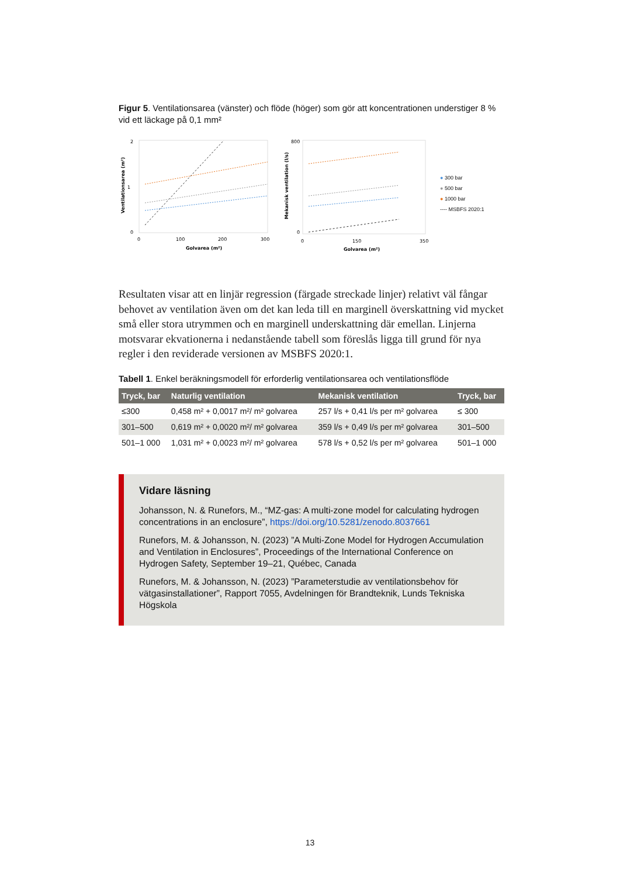Figur 5. Ventilationsarea (vänster) och flöde (höger) som gör att koncentrationen understiger 8 % vid ett läckage på 0,1 mm²
Ventilationsarea (m²)
2
1
0
0
100
200
300
Golvarea (m²)
Mekanisk ventilation (l/s)
800
0
0
150
350
Golvarea (m²)
● 300 bar
● 500 bar
● 1000 bar
---- MSBFS 2020:1
Resultaten visar att en linjär regression (färgade streckade linjer) relativt väl fångar behovet av ventilation även om det kan leda till en marginell överskattning vid mycket små eller stora utrymmen och en marginell underskattning där emellan. Linjerna motsvarar ekvationerna i nedanstående tabell som föreslås ligga till grund för nya regler i den reviderade versionen av MSBFS 2020:1.
Tabell 1. Enkel beräkningsmodell för erforderlig ventilationsarea och ventilationsflöde
| Tryck, bar | Naturlig ventilation | Mekanisk ventilation | Tryck, bar |
| --- | --- | --- | --- |
| ≤300 | 0,458 m² + 0,0017 m²/ m² golvarea | 257 l/s + 0,41 l/s per m² golvarea | ≤ 300 |
| 301–500 | 0,619 m² + 0,0020 m²/ m² golvarea | 359 l/s + 0,49 l/s per m² golvarea | 301–500 |
| 501–1 000 | 1,031 m² + 0,0023 m²/ m² golvarea | 578 l/s + 0,52 l/s per m² golvarea | 501–1 000 |
Vidare läsning
Johansson, N. & Runefors, M., “MZ-gas: A multi-zone model for calculating hydrogen concentrations in an enclosure”, https://doi.org/10.5281/zenodo.8037661
Runefors, M. & Johansson, N. (2023) ”A Multi-Zone Model for Hydrogen Accumulation and Ventilation in Enclosures”, Proceedings of the International Conference on Hydrogen Safety, September 19–21, Québec, Canada
Runefors, M. & Johansson, N. (2023) ”Parameterstudie av ventilationsbehov för vätgasinstallationer”, Rapport 7055, Avdelningen för Brandteknik, Lunds Tekniska Högskola
13